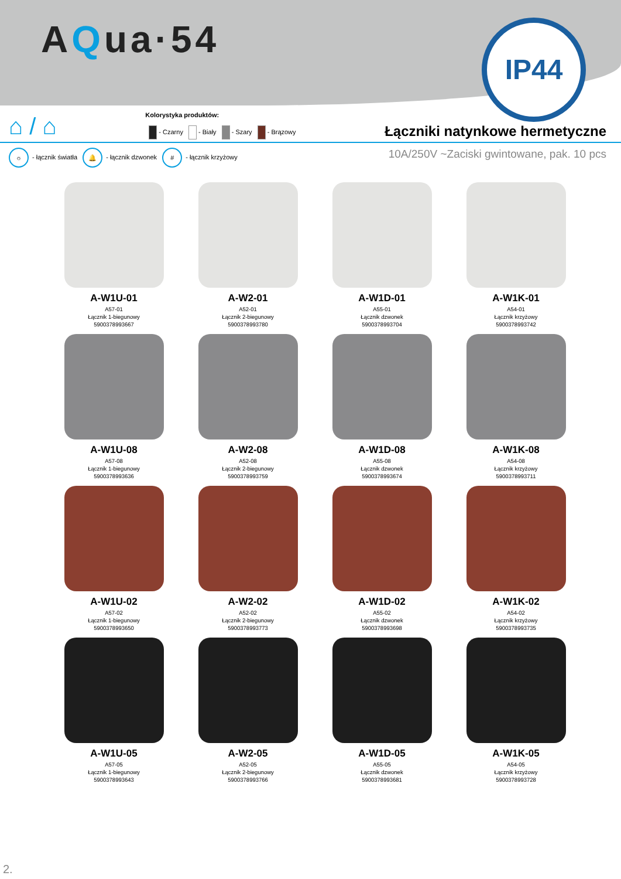AQua·54
IP44
⌂ / ⌂
Kolorystyka produktów:
- Czarny - Biały - Szary - Brązowy
Łączniki natynkowe hermetyczne
☼ - łącznik światła 🔔 - łącznik dzwonek # - łącznik krzyżowy
10A/250V ~Zaciski gwintowane, pak. 10 pcs
A-W1U-01
A57-01
Łącznik 1-biegunowy
5900378993667
A-W2-01
A52-01
Łącznik 2-biegunowy
5900378993780
A-W1D-01
A55-01
Łącznik dzwonek
5900378993704
A-W1K-01
A54-01
Łącznik krzyżowy
5900378993742
A-W1U-08
A57-08
Łącznik 1-biegunowy
5900378993636
A-W2-08
A52-08
Łącznik 2-biegunowy
5900378993759
A-W1D-08
A55-08
Łącznik dzwonek
5900378993674
A-W1K-08
A54-08
Łącznik krzyżowy
5900378993711
A-W1U-02
A57-02
Łącznik 1-biegunowy
5900378993650
A-W2-02
A52-02
Łącznik 2-biegunowy
5900378993773
A-W1D-02
A55-02
Łącznik dzwonek
5900378993698
A-W1K-02
A54-02
Łącznik krzyżowy
5900378993735
A-W1U-05
A57-05
Łącznik 1-biegunowy
5900378993643
A-W2-05
A52-05
Łącznik 2-biegunowy
5900378993766
A-W1D-05
A55-05
Łącznik dzwonek
5900378993681
A-W1K-05
A54-05
Łącznik krzyżowy
5900378993728
2.